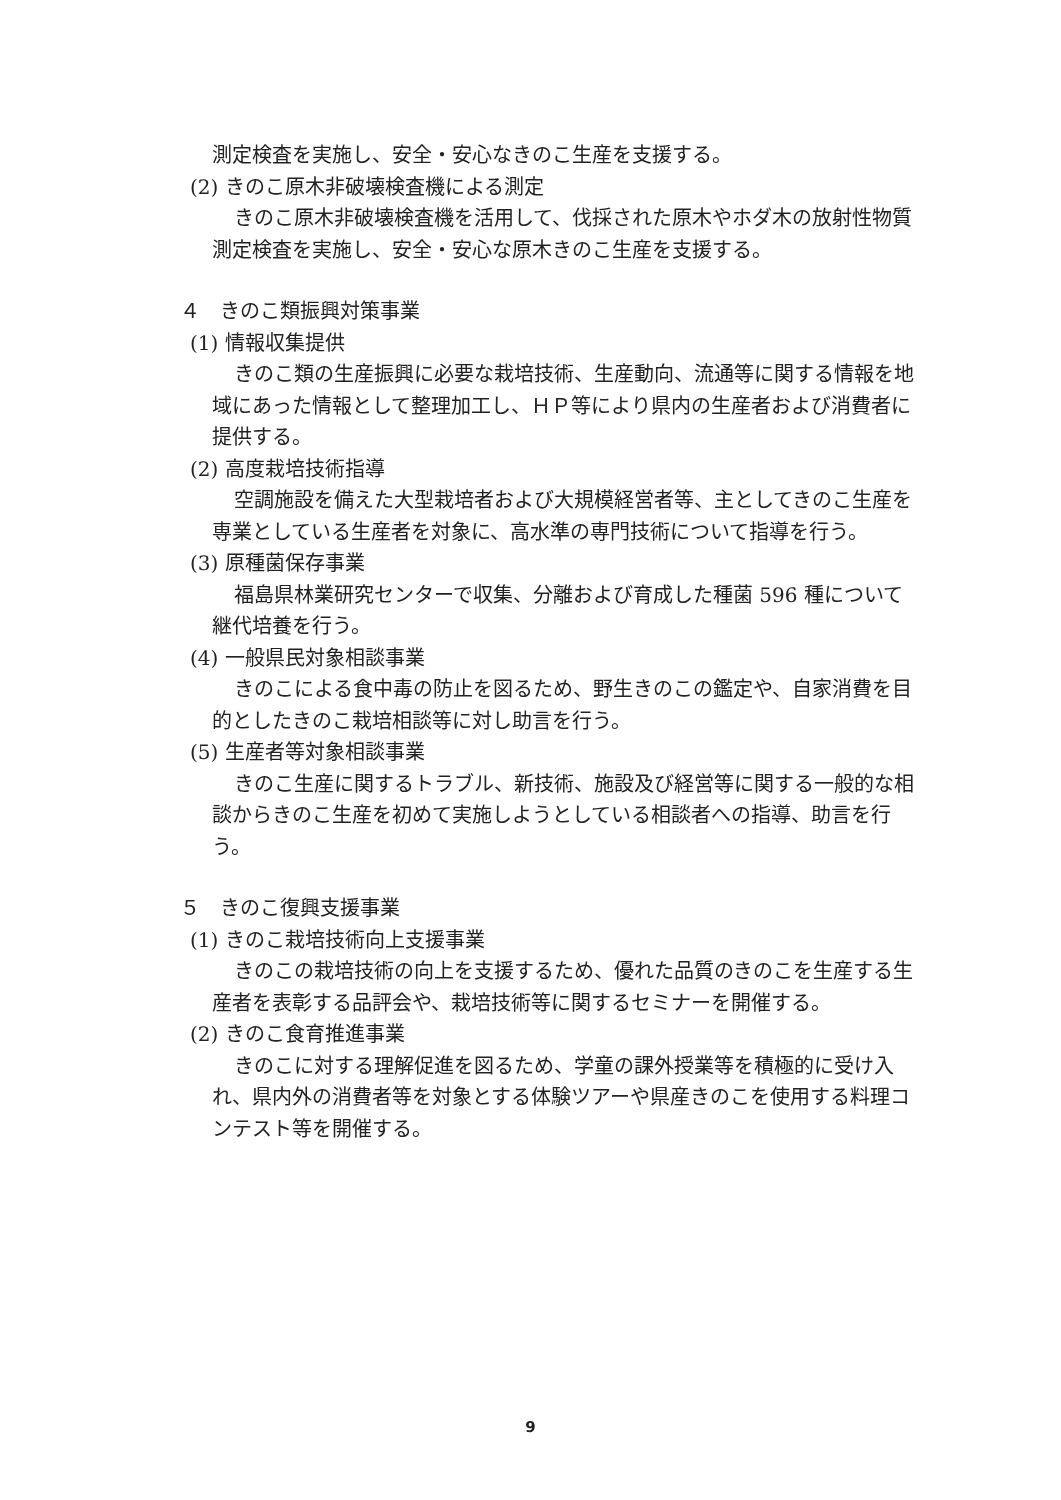測定検査を実施し、安全・安心なきのこ生産を支援する。
(2) きのこ原木非破壊検査機による測定
きのこ原木非破壊検査機を活用して、伐採された原木やホダ木の放射性物質測定検査を実施し、安全・安心な原木きのこ生産を支援する。
４　きのこ類振興対策事業
(1) 情報収集提供
きのこ類の生産振興に必要な栽培技術、生産動向、流通等に関する情報を地域にあった情報として整理加工し、ＨＰ等により県内の生産者および消費者に提供する。
(2) 高度栽培技術指導
空調施設を備えた大型栽培者および大規模経営者等、主としてきのこ生産を専業としている生産者を対象に、高水準の専門技術について指導を行う。
(3) 原種菌保存事業
福島県林業研究センターで収集、分離および育成した種菌 596 種について継代培養を行う。
(4) 一般県民対象相談事業
きのこによる食中毒の防止を図るため、野生きのこの鑑定や、自家消費を目的としたきのこ栽培相談等に対し助言を行う。
(5) 生産者等対象相談事業
きのこ生産に関するトラブル、新技術、施設及び経営等に関する一般的な相談からきのこ生産を初めて実施しようとしている相談者への指導、助言を行う。
５　きのこ復興支援事業
(1) きのこ栽培技術向上支援事業
きのこの栽培技術の向上を支援するため、優れた品質のきのこを生産する生産者を表彰する品評会や、栽培技術等に関するセミナーを開催する。
(2) きのこ食育推進事業
きのこに対する理解促進を図るため、学童の課外授業等を積極的に受け入れ、県内外の消費者等を対象とする体験ツアーや県産きのこを使用する料理コンテスト等を開催する。
9